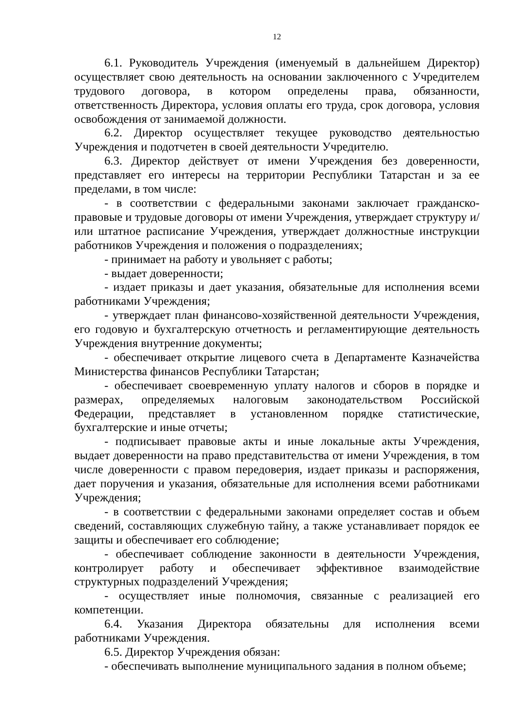12
6.1. Руководитель Учреждения (именуемый в дальнейшем Директор) осуществляет свою деятельность на основании заключенного с Учредителем трудового договора, в котором определены права, обязанности, ответственность Директора, условия оплаты его труда, срок договора, условия освобождения от занимаемой должности.
6.2. Директор осуществляет текущее руководство деятельностью Учреждения и подотчетен в своей деятельности Учредителю.
6.3. Директор действует от имени Учреждения без доверенности, представляет его интересы на территории Республики Татарстан и за ее пределами, в том числе:
- в соответствии с федеральными законами заключает гражданско-правовые и трудовые договоры от имени Учреждения, утверждает структуру и/или штатное расписание Учреждения, утверждает должностные инструкции работников Учреждения и положения о подразделениях;
- принимает на работу и увольняет с работы;
- выдает доверенности;
- издает приказы и дает указания, обязательные для исполнения всеми работниками Учреждения;
- утверждает план финансово-хозяйственной деятельности Учреждения, его годовую и бухгалтерскую отчетность и регламентирующие деятельность Учреждения внутренние документы;
- обеспечивает открытие лицевого счета в Департаменте Казначейства Министерства финансов Республики Татарстан;
- обеспечивает своевременную уплату налогов и сборов в порядке и размерах, определяемых налоговым законодательством Российской Федерации, представляет в установленном порядке статистические, бухгалтерские и иные отчеты;
- подписывает правовые акты и иные локальные акты Учреждения, выдает доверенности на право представительства от имени Учреждения, в том числе доверенности с правом передоверия, издает приказы и распоряжения, дает поручения и указания, обязательные для исполнения всеми работниками Учреждения;
- в соответствии с федеральными законами определяет состав и объем сведений, составляющих служебную тайну, а также устанавливает порядок ее защиты и обеспечивает его соблюдение;
- обеспечивает соблюдение законности в деятельности Учреждения, контролирует работу и обеспечивает эффективное взаимодействие структурных подразделений Учреждения;
- осуществляет иные полномочия, связанные с реализацией его компетенции.
6.4. Указания Директора обязательны для исполнения всеми работниками Учреждения.
6.5. Директор Учреждения обязан:
- обеспечивать выполнение муниципального задания в полном объеме;